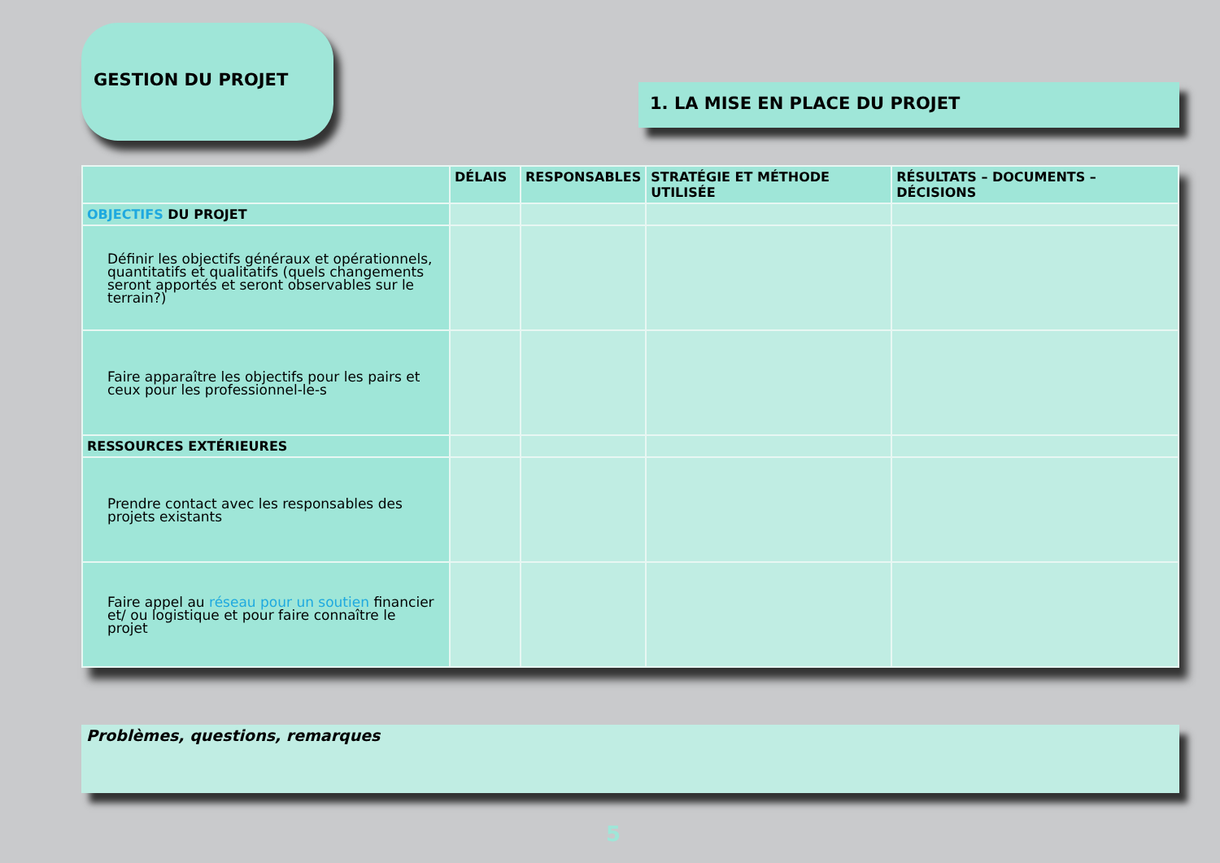GESTION DU PROJET
1. LA MISE EN PLACE DU PROJET
| | DÉLAIS | RESPONSABLES | STRATÉGIE ET MÉTHODE UTILISÉE | RÉSULTATS – DOCUMENTS – DÉCISIONS |
| --- | --- | --- | --- | --- |
| OBJECTIFS DU PROJET | | | | |
| Définir les objectifs généraux et opérationnels, quantitatifs et qualitatifs (quels changements seront apportés et seront observables sur le terrain?) | | | | |
| Faire apparaître les objectifs pour les pairs et ceux pour les professionnel-le-s | | | | |
| RESSOURCES EXTÉRIEURES | | | | |
| Prendre contact avec les responsables des projets existants | | | | |
| Faire appel au réseau pour un soutien financier et/ ou logistique et pour faire connaître le projet | | | | |
Problèmes, questions, remarques
5